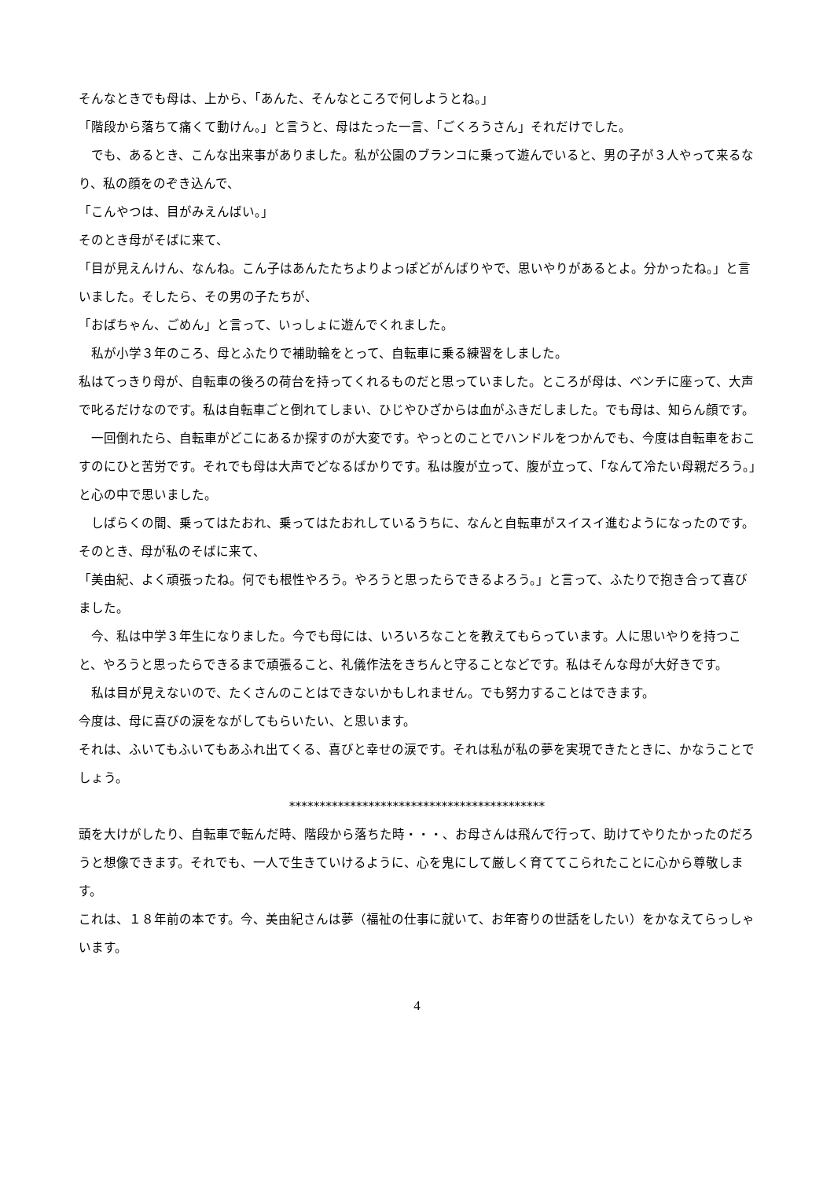そんなときでも母は、上から、「あんた、そんなところで何しようとね。」
「階段から落ちて痛くて動けん。」と言うと、母はたった一言、「ごくろうさん」それだけでした。
　でも、あるとき、こんな出来事がありました。私が公園のブランコに乗って遊んでいると、男の子が３人やって来るなり、私の顔をのぞき込んで、
「こんやつは、目がみえんばい。」
そのとき母がそばに来て、
「目が見えんけん、なんね。こん子はあんたたちよりよっぽどがんばりやで、思いやりがあるとよ。分かったね。」と言いました。そしたら、その男の子たちが、
「おばちゃん、ごめん」と言って、いっしょに遊んでくれました。
　私が小学３年のころ、母とふたりで補助輪をとって、自転車に乗る練習をしました。
私はてっきり母が、自転車の後ろの荷台を持ってくれるものだと思っていました。ところが母は、ベンチに座って、大声で叱るだけなのです。私は自転車ごと倒れてしまい、ひじやひざからは血がふきだしました。でも母は、知らん顔です。
　一回倒れたら、自転車がどこにあるか探すのが大変です。やっとのことでハンドルをつかんでも、今度は自転車をおこすのにひと苦労です。それでも母は大声でどなるばかりです。私は腹が立って、腹が立って、「なんて冷たい母親だろう。」と心の中で思いました。
　しばらくの間、乗ってはたおれ、乗ってはたおれしているうちに、なんと自転車がスイスイ進むようになったのです。そのとき、母が私のそばに来て、
「美由紀、よく頑張ったね。何でも根性やろう。やろうと思ったらできるよろう。」と言って、ふたりで抱き合って喜びました。
　今、私は中学３年生になりました。今でも母には、いろいろなことを教えてもらっています。人に思いやりを持つこと、やろうと思ったらできるまで頑張ること、礼儀作法をきちんと守ることなどです。私はそんな母が大好きです。
　私は目が見えないので、たくさんのことはできないかもしれません。でも努力することはできます。
今度は、母に喜びの涙をながしてもらいたい、と思います。
それは、ふいてもふいてもあふれ出てくる、喜びと幸せの涙です。それは私が私の夢を実現できたときに、かなうことでしょう。
******************************************
頭を大けがしたり、自転車で転んだ時、階段から落ちた時・・・、お母さんは飛んで行って、助けてやりたかったのだろうと想像できます。それでも、一人で生きていけるように、心を鬼にして厳しく育ててこられたことに心から尊敬します。
これは、１８年前の本です。今、美由紀さんは夢（福祉の仕事に就いて、お年寄りの世話をしたい）をかなえてらっしゃいます。
4